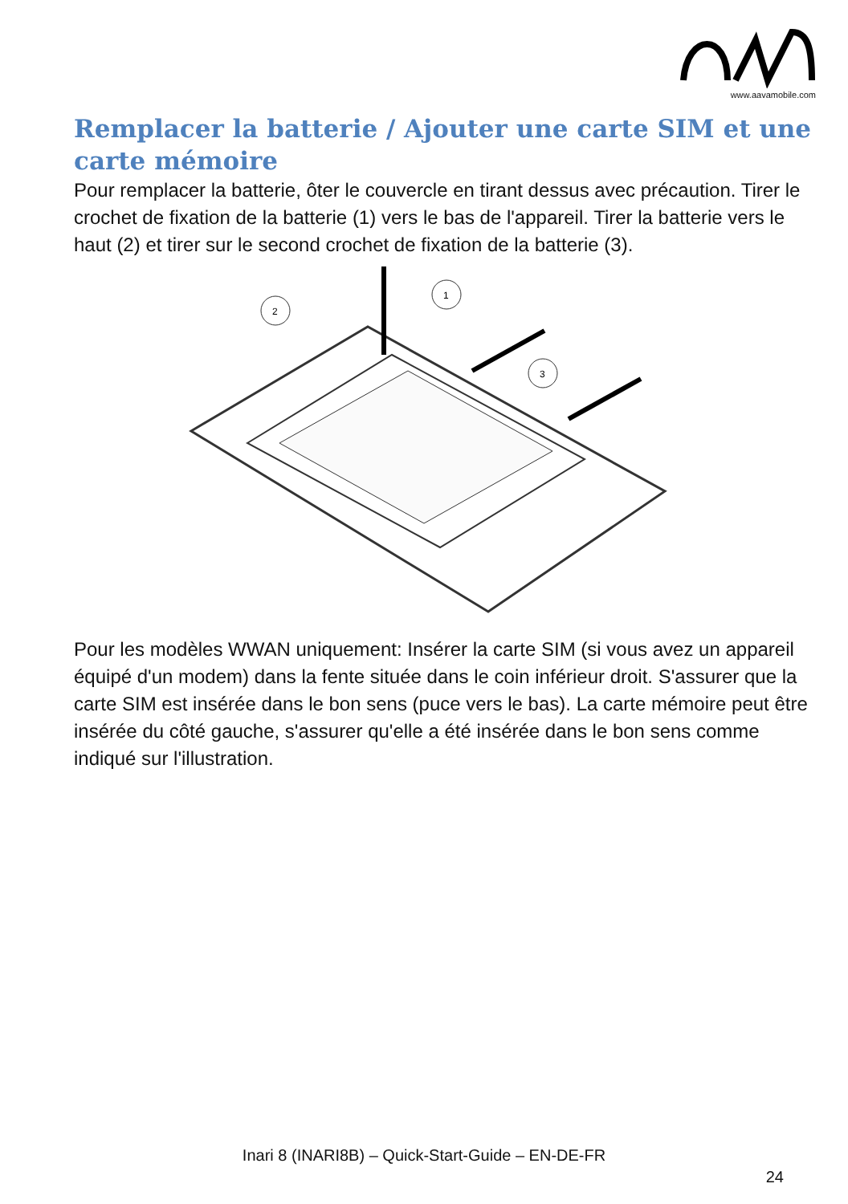www.aavamobile.com
Remplacer la batterie / Ajouter une carte SIM et une carte mémoire
Pour remplacer la batterie, ôter le couvercle en tirant dessus avec précaution. Tirer le crochet de fixation de la batterie (1) vers le bas de l'appareil. Tirer la batterie vers le haut (2) et tirer sur le second crochet de fixation de la batterie (3).
2
1
3
Pour les modèles WWAN uniquement: Insérer la carte SIM (si vous avez un appareil équipé d'un modem) dans la fente située dans le coin inférieur droit. S'assurer que la carte SIM est insérée dans le bon sens (puce vers le bas). La carte mémoire peut être insérée du côté gauche, s'assurer qu'elle a été insérée dans le bon sens comme indiqué sur l'illustration.
Inari 8 (INARI8B) – Quick-Start-Guide – EN-DE-FR
24